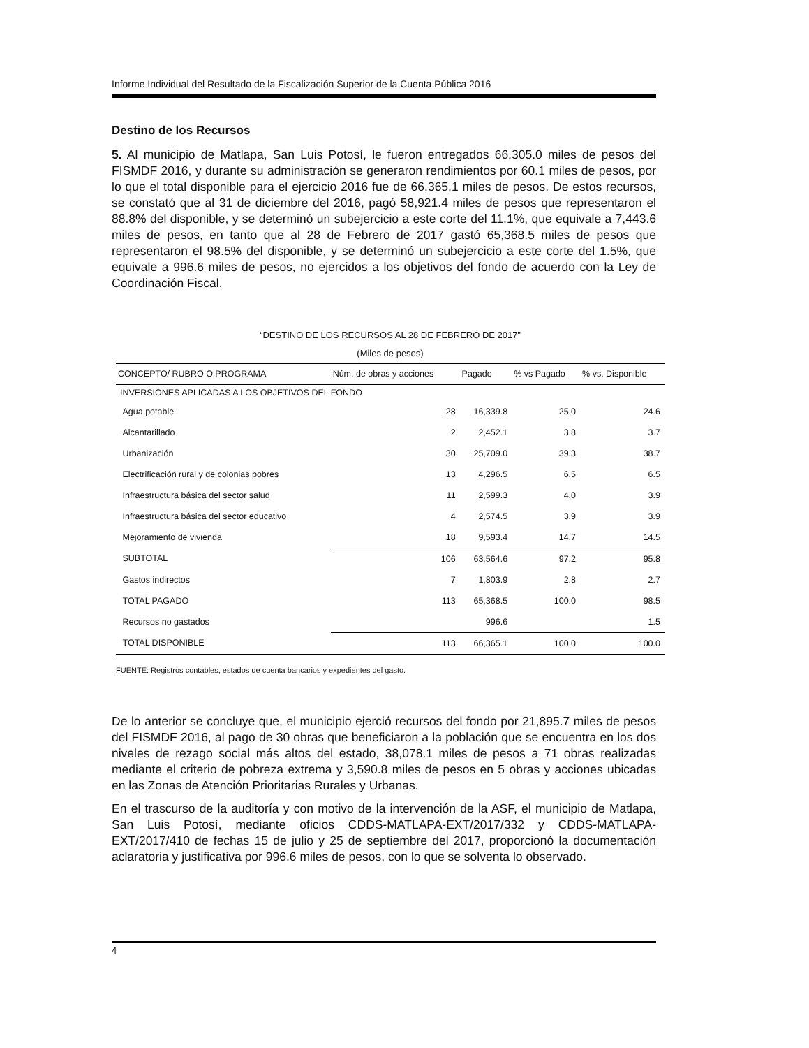Informe Individual del Resultado de la Fiscalización Superior de la Cuenta Pública 2016
Destino de los Recursos
5. Al municipio de Matlapa, San Luis Potosí, le fueron entregados 66,305.0 miles de pesos del FISMDF 2016, y durante su administración se generaron rendimientos por 60.1 miles de pesos, por lo que el total disponible para el ejercicio 2016 fue de 66,365.1 miles de pesos. De estos recursos, se constató que al 31 de diciembre del 2016, pagó 58,921.4 miles de pesos que representaron el 88.8% del disponible, y se determinó un subejercicio a este corte del 11.1%, que equivale a 7,443.6 miles de pesos, en tanto que al 28 de Febrero de 2017 gastó 65,368.5 miles de pesos que representaron el 98.5% del disponible, y se determinó un subejercicio a este corte del 1.5%, que equivale a 996.6 miles de pesos, no ejercidos a los objetivos del fondo de acuerdo con la Ley de Coordinación Fiscal.
“DESTINO DE LOS RECURSOS AL 28 DE FEBRERO DE 2017”
(Miles de pesos)
| CONCEPTO/ RUBRO O PROGRAMA | Núm. de obras y acciones | Pagado | % vs Pagado | % vs. Disponible |
| --- | --- | --- | --- | --- |
| INVERSIONES APLICADAS A LOS OBJETIVOS DEL FONDO | | | | |
| Agua potable | 28 | 16,339.8 | 25.0 | 24.6 |
| Alcantarillado | 2 | 2,452.1 | 3.8 | 3.7 |
| Urbanización | 30 | 25,709.0 | 39.3 | 38.7 |
| Electrificación rural y de colonias pobres | 13 | 4,296.5 | 6.5 | 6.5 |
| Infraestructura básica del sector salud | 11 | 2,599.3 | 4.0 | 3.9 |
| Infraestructura básica del sector educativo | 4 | 2,574.5 | 3.9 | 3.9 |
| Mejoramiento de vivienda | 18 | 9,593.4 | 14.7 | 14.5 |
| SUBTOTAL | 106 | 63,564.6 | 97.2 | 95.8 |
| Gastos indirectos | 7 | 1,803.9 | 2.8 | 2.7 |
| TOTAL PAGADO | 113 | 65,368.5 | 100.0 | 98.5 |
| Recursos no gastados | | 996.6 | | 1.5 |
| TOTAL DISPONIBLE | 113 | 66,365.1 | 100.0 | 100.0 |
FUENTE: Registros contables, estados de cuenta bancarios y expedientes del gasto.
De lo anterior se concluye que, el municipio ejerció recursos del fondo por 21,895.7 miles de pesos del FISMDF 2016, al pago de 30 obras que beneficiaron a la población que se encuentra en los dos niveles de rezago social más altos del estado, 38,078.1 miles de pesos a 71 obras realizadas mediante el criterio de pobreza extrema y 3,590.8 miles de pesos en 5 obras y acciones ubicadas en las Zonas de Atención Prioritarias Rurales y Urbanas.
En el trascurso de la auditoría y con motivo de la intervención de la ASF, el municipio de Matlapa, San Luis Potosí, mediante oficios CDDS-MATLAPA-EXT/2017/332 y CDDS-MATLAPA-EXT/2017/410 de fechas 15 de julio y 25 de septiembre del 2017, proporcionó la documentación aclaratoria y justificativa por 996.6 miles de pesos, con lo que se solventa lo observado.
4